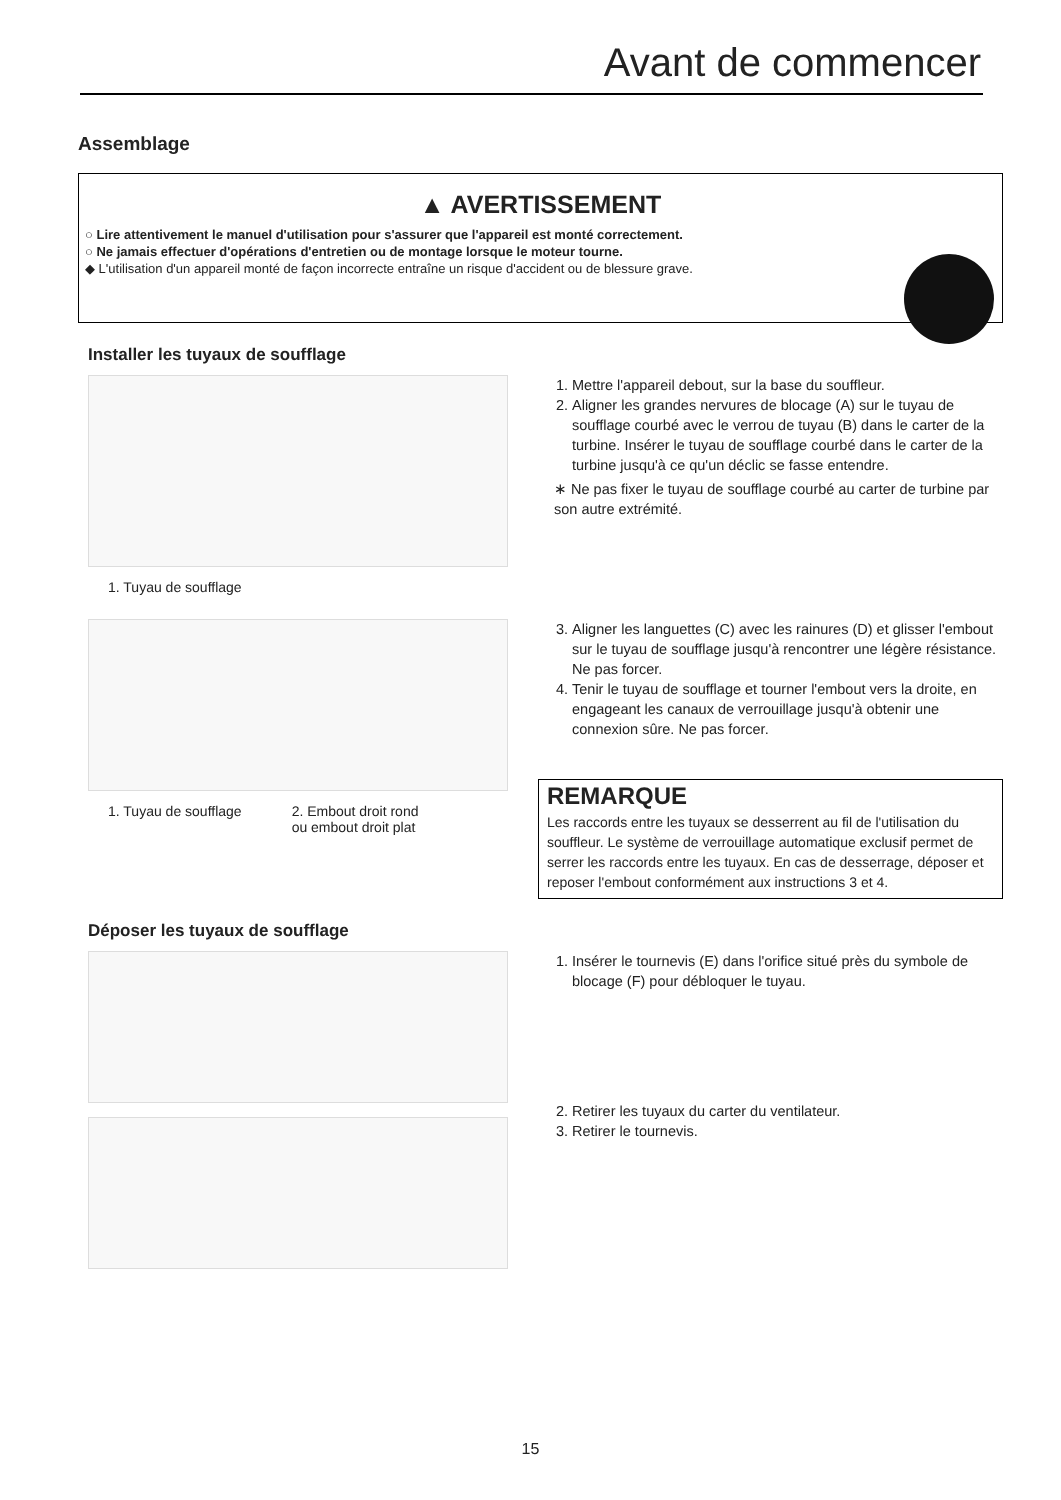Avant de commencer
Assemblage
▲ AVERTISSEMENT
○ Lire attentivement le manuel d'utilisation pour s'assurer que l'appareil est monté correctement.
○ Ne jamais effectuer d'opérations d'entretien ou de montage lorsque le moteur tourne.
◆ L'utilisation d'un appareil monté de façon incorrecte entraîne un risque d'accident ou de blessure grave.
Installer les tuyaux de soufflage
1. Tuyau de soufflage
1. Mettre l'appareil debout, sur la base du souffleur.
2. Aligner les grandes nervures de blocage (A) sur le tuyau de soufflage courbé avec le verrou de tuyau (B) dans le carter de la turbine. Insérer le tuyau de soufflage courbé dans le carter de la turbine jusqu'à ce qu'un déclic se fasse entendre.
∗ Ne pas fixer le tuyau de soufflage courbé au carter de turbine par son autre extrémité.
1. Tuyau de soufflage 2. Embout droit rond
ou embout droit plat
3. Aligner les languettes (C) avec les rainures (D) et glisser l'embout sur le tuyau de soufflage jusqu'à rencontrer une légère résistance. Ne pas forcer.
4. Tenir le tuyau de soufflage et tourner l'embout vers la droite, en engageant les canaux de verrouillage jusqu'à obtenir une connexion sûre. Ne pas forcer.
REMARQUE
Les raccords entre les tuyaux se desserrent au fil de l'utilisation du souffleur. Le système de verrouillage automatique exclusif permet de serrer les raccords entre les tuyaux. En cas de desserrage, déposer et reposer l'embout conformément aux instructions 3 et 4.
Déposer les tuyaux de soufflage
1. Insérer le tournevis (E) dans l'orifice situé près du symbole de blocage (F) pour débloquer le tuyau.
2. Retirer les tuyaux du carter du ventilateur.
3. Retirer le tournevis.
15